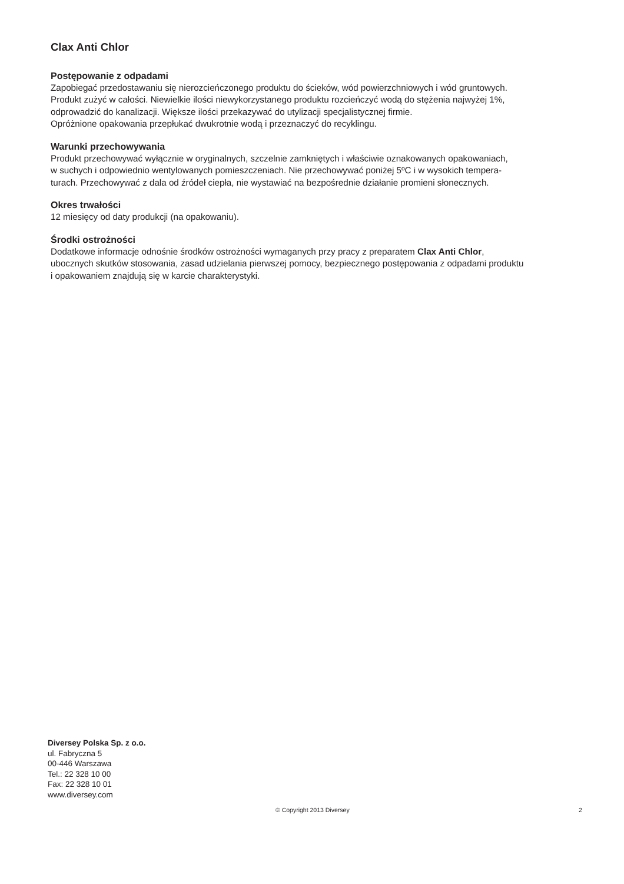Clax Anti Chlor
Postępowanie z odpadami
Zapobiegać przedostawaniu się nierozcieńczonego produktu do ścieków, wód powierzchniowych i wód gruntowych.
Produkt zużyć w całości. Niewielkie ilości niewykorzystanego produktu rozcieńczyć wodą do stężenia najwyżej 1%,
odprowadzić do kanalizacji. Większe ilości przekazywać do utylizacji specjalistycznej firmie.
Opróżnione opakowania przepłukać dwukrotnie wodą i przeznaczyć do recyklingu.
Warunki przechowywania
Produkt przechowywać wyłącznie w oryginalnych, szczelnie zamkniętych i właściwie oznakowanych opakowaniach,
w suchych i odpowiednio wentylowanych pomieszczeniach. Nie przechowywać poniżej 5ºC i w wysokich tempera-
turach. Przechowywać z dala od źródeł ciepła, nie wystawiać na bezpośrednie działanie promieni słonecznych.
Okres trwałości
12 miesięcy od daty produkcji (na opakowaniu).
Środki ostrożności
Dodatkowe informacje odnośnie środków ostrożności wymaganych przy pracy z preparatem Clax Anti Chlor,
ubocznych skutków stosowania, zasad udzielania pierwszej pomocy, bezpiecznego postępowania z odpadami produktu
i opakowaniem znajdują się w karcie charakterystyki.
Diversey Polska Sp. z o.o.
ul. Fabryczna 5
00-446 Warszawa
Tel.: 22 328 10 00
Fax: 22 328 10 01
www.diversey.com
© Copyright 2013 Diversey 2